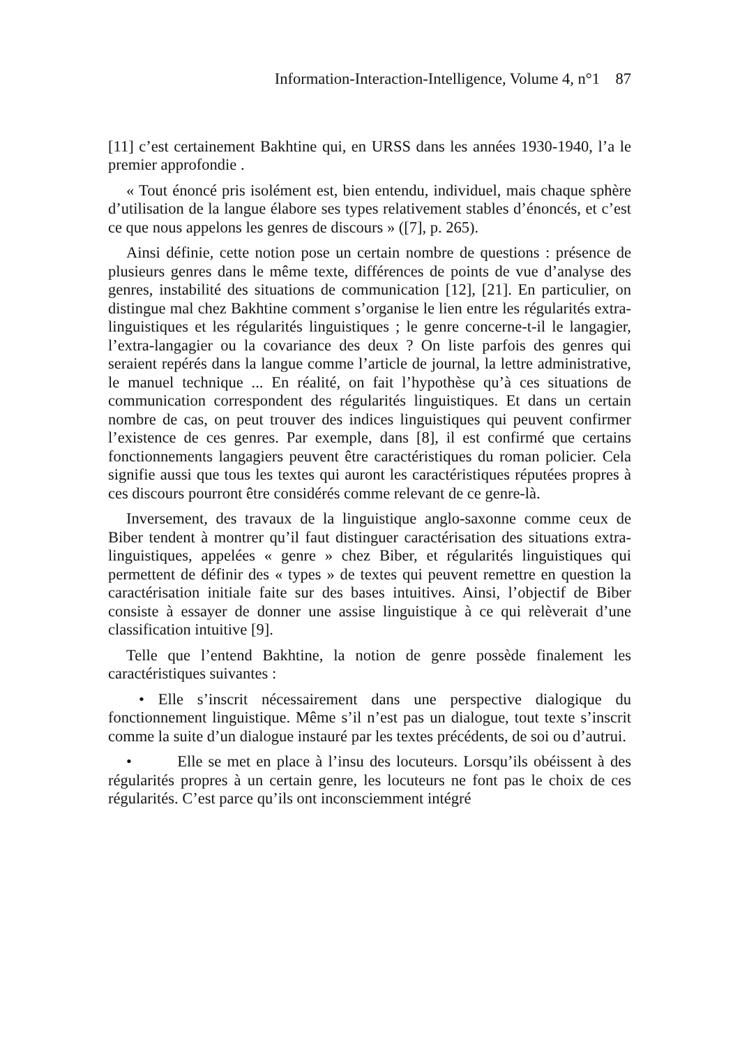Information-Interaction-Intelligence, Volume 4, n°1 87
[11] c’est certainement Bakhtine qui, en URSS dans les années 1930-1940, l’a le premier approfondie .
« Tout énoncé pris isolément est, bien entendu, individuel, mais chaque sphère d’utilisation de la langue élabore ses types relativement stables d’énoncés, et c’est ce que nous appelons les genres de discours » ([7], p. 265).
Ainsi définie, cette notion pose un certain nombre de questions : présence de plusieurs genres dans le même texte, différences de points de vue d’analyse des genres, instabilité des situations de communication [12], [21]. En particulier, on distingue mal chez Bakhtine comment s’organise le lien entre les régularités extra-linguistiques et les régularités linguistiques ; le genre concerne-t-il le langagier, l’extra-langagier ou la covariance des deux ? On liste parfois des genres qui seraient repérés dans la langue comme l’article de journal, la lettre administrative, le manuel technique ... En réalité, on fait l’hypothèse qu’à ces situations de communication correspondent des régularités linguistiques. Et dans un certain nombre de cas, on peut trouver des indices linguistiques qui peuvent confirmer l’existence de ces genres. Par exemple, dans [8], il est confirmé que certains fonctionnements langagiers peuvent être caractéristiques du roman policier. Cela signifie aussi que tous les textes qui auront les caractéristiques réputées propres à ces discours pourront être considérés comme relevant de ce genre-là.
Inversement, des travaux de la linguistique anglo-saxonne comme ceux de Biber tendent à montrer qu’il faut distinguer caractérisation des situations extra-linguistiques, appelées « genre » chez Biber, et régularités linguistiques qui permettent de définir des « types » de textes qui peuvent remettre en question la caractérisation initiale faite sur des bases intuitives. Ainsi, l’objectif de Biber consiste à essayer de donner une assise linguistique à ce qui relèverait d’une classification intuitive [9].
Telle que l’entend Bakhtine, la notion de genre possède finalement les caractéristiques suivantes :
• Elle s’inscrit nécessairement dans une perspective dialogique du fonctionnement linguistique. Même s’il n’est pas un dialogue, tout texte s’inscrit comme la suite d’un dialogue instauré par les textes précédents, de soi ou d’autrui.
• Elle se met en place à l’insu des locuteurs. Lorsqu’ils obéissent à des régularités propres à un certain genre, les locuteurs ne font pas le choix de ces régularités. C’est parce qu’ils ont inconsciemment intégré